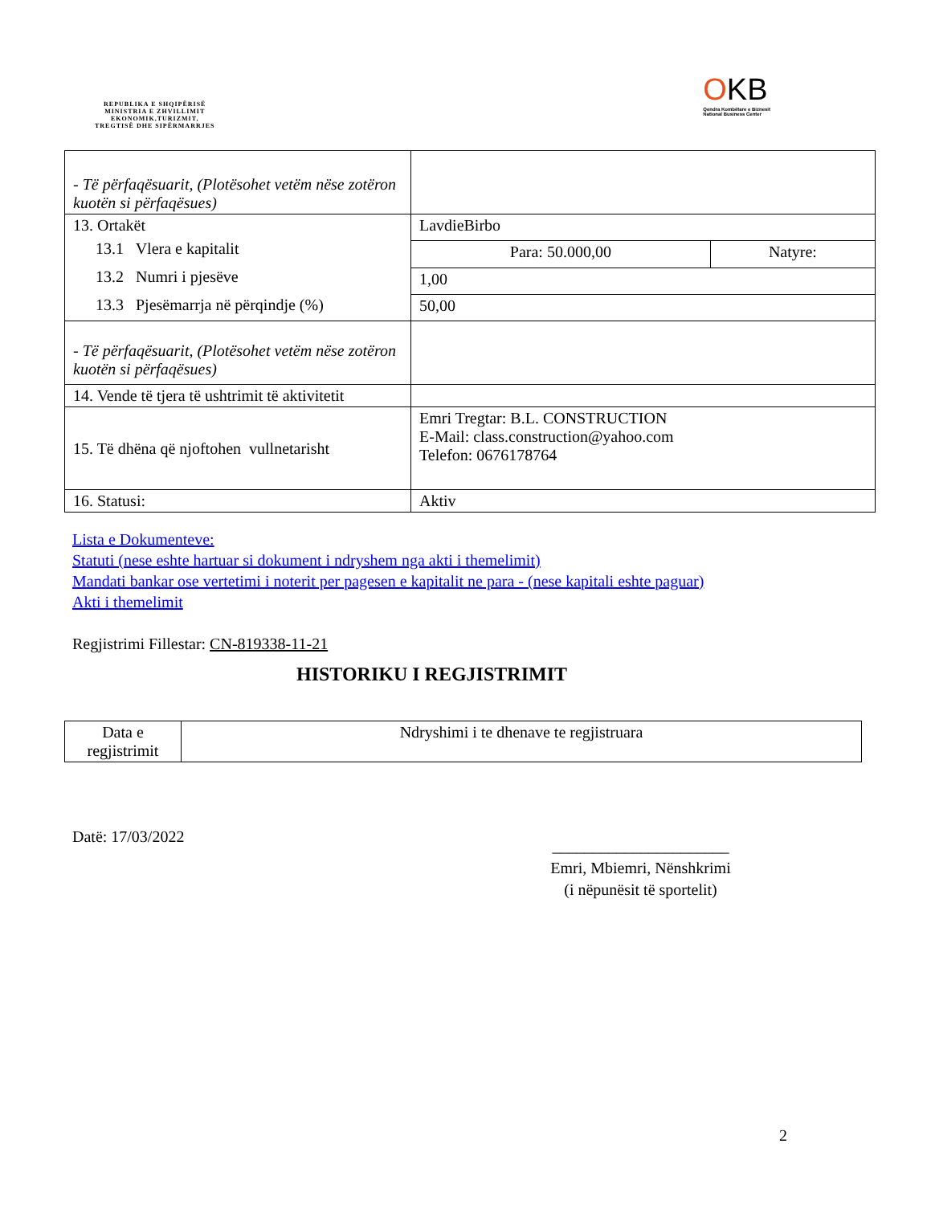REPUBLIKA E SHQIPËRISË
MINISTRIA E ZHVILLIMIT
EKONOMIK,TURIZMIT,
TREGTISË DHE SIPËRMARRJES
OKB
Qendra Kombëtare e Biznesit
National Business Center
| - Të përfaqësuarit, (Plotësohet vetëm nëse zotëron kuotën si përfaqësues) | | |
| 13. Ortakët 13.1 Vlera e kapitalit 13.2 Numri i pjesëve 13.3 Pjesëmarrja në përqindje (%) | LavdieBirbo | |
| | Para: 50.000,00 | Natyre: |
| | 1,00 | |
| | 50,00 | |
| - Të përfaqësuarit, (Plotësohet vetëm nëse zotëron kuotën si përfaqësues) | | |
| 14. Vende të tjera të ushtrimit të aktivitetit | | |
| 15. Të dhëna që njoftohen vullnetarisht | Emri Tregtar: B.L. CONSTRUCTION E-Mail: class.construction@yahoo.com Telefon: 0676178764 | |
| 16. Statusi: | Aktiv | |
Lista e Dokumenteve:
Statuti (nese eshte hartuar si dokument i ndryshem nga akti i themelimit)
Mandati bankar ose vertetimi i noterit per pagesen e kapitalit ne para - (nese kapitali eshte paguar)
Akti i themelimit
Regjistrimi Fillestar: CN-819338-11-21
HISTORIKU I REGJISTRIMIT
| Data e regjistrimit | Ndryshimi i te dhenave te regjistruara |
Datë: 17/03/2022
______________________
Emri, Mbiemri, Nënshkrimi
(i nëpunësit të sportelit)
2